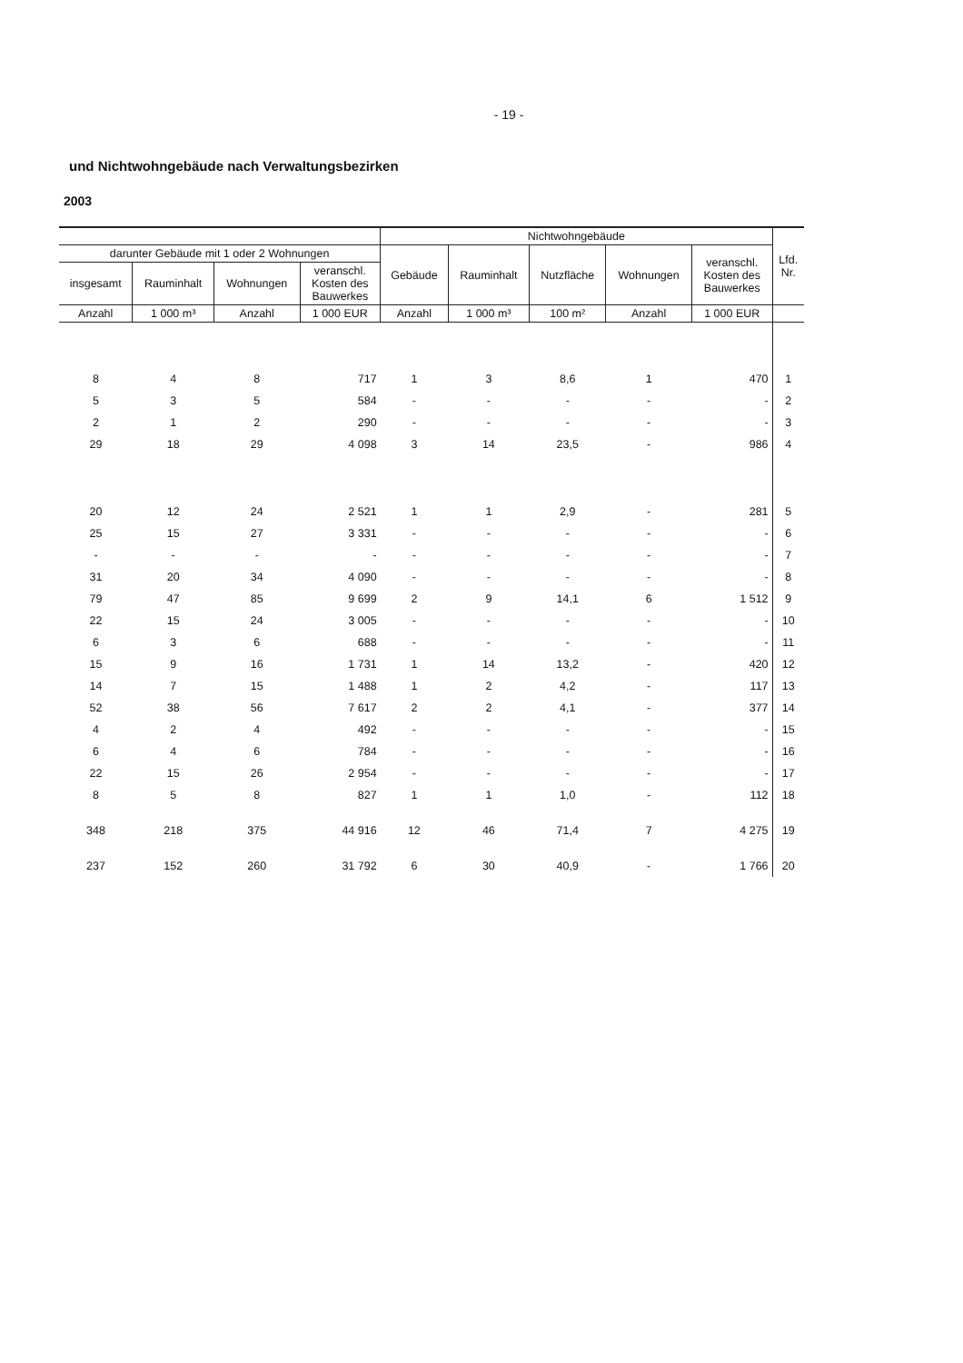- 19 -
und Nichtwohngebäude nach Verwaltungsbezirken
2003
| | | | | Nichtwohngebäude | | | | | Lfd. Nr. |
| --- | --- | --- | --- | --- | --- | --- | --- | --- | --- |
| darunter Gebäude mit 1 oder 2 Wohnungen | | | | Gebäude | Rauminhalt | Nutzfläche | Wohnungen | veranschl. Kosten des Bauwerkes | |
| insgesamt | Rauminhalt | Wohnungen | veranschl. Kosten des Bauwerkes | | | | | | |
| Anzahl | 1 000 m³ | Anzahl | 1 000 EUR | Anzahl | 1 000 m³ | 100 m² | Anzahl | 1 000 EUR | |
| 8 | 4 | 8 | 717 | 1 | 3 | 8,6 | 1 | 470 | 1 |
| 5 | 3 | 5 | 584 | - | - | - | - | - | 2 |
| 2 | 1 | 2 | 290 | - | - | - | - | - | 3 |
| 29 | 18 | 29 | 4 098 | 3 | 14 | 23,5 | - | 986 | 4 |
| 20 | 12 | 24 | 2 521 | 1 | 1 | 2,9 | - | 281 | 5 |
| 25 | 15 | 27 | 3 331 | - | - | - | - | - | 6 |
| - | - | - | - | - | - | - | - | - | 7 |
| 31 | 20 | 34 | 4 090 | - | - | - | - | - | 8 |
| 79 | 47 | 85 | 9 699 | 2 | 9 | 14,1 | 6 | 1 512 | 9 |
| 22 | 15 | 24 | 3 005 | - | - | - | - | - | 10 |
| 6 | 3 | 6 | 688 | - | - | - | - | - | 11 |
| 15 | 9 | 16 | 1 731 | 1 | 14 | 13,2 | - | 420 | 12 |
| 14 | 7 | 15 | 1 488 | 1 | 2 | 4,2 | - | 117 | 13 |
| 52 | 38 | 56 | 7 617 | 2 | 2 | 4,1 | - | 377 | 14 |
| 4 | 2 | 4 | 492 | - | - | - | - | - | 15 |
| 6 | 4 | 6 | 784 | - | - | - | - | - | 16 |
| 22 | 15 | 26 | 2 954 | - | - | - | - | - | 17 |
| 8 | 5 | 8 | 827 | 1 | 1 | 1,0 | - | 112 | 18 |
| 348 | 218 | 375 | 44 916 | 12 | 46 | 71,4 | 7 | 4 275 | 19 |
| 237 | 152 | 260 | 31 792 | 6 | 30 | 40,9 | - | 1 766 | 20 |